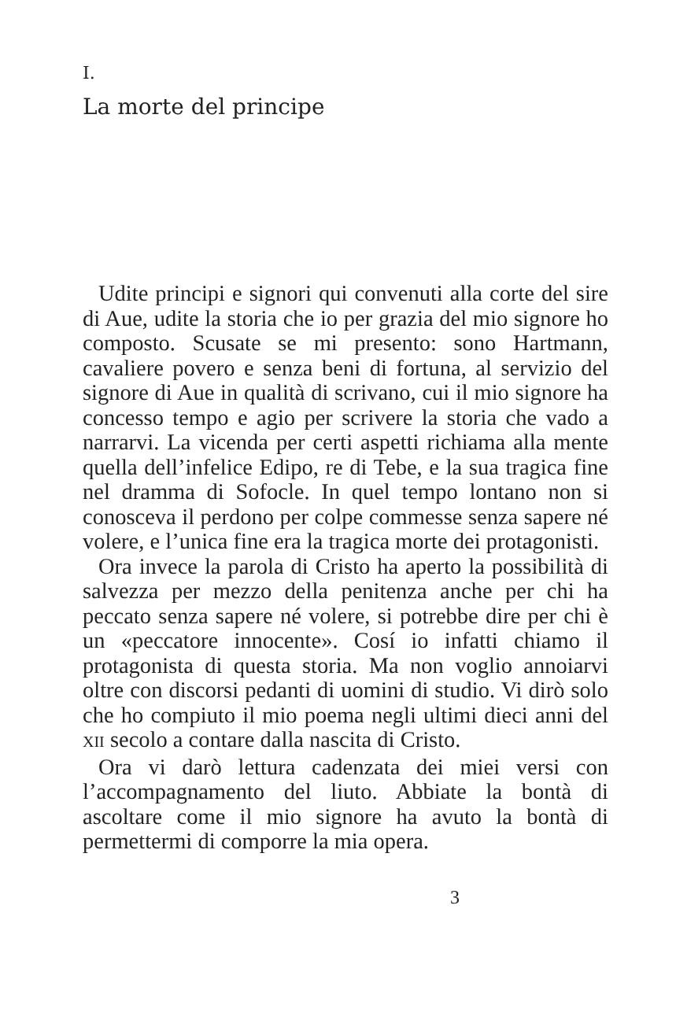I.
La morte del principe
Udite principi e signori qui convenuti alla corte del sire di Aue, udite la storia che io per grazia del mio signore ho composto. Scusate se mi presento: sono Hartmann, cavaliere povero e senza beni di fortuna, al servizio del signore di Aue in qualità di scrivano, cui il mio signore ha concesso tempo e agio per scrivere la storia che vado a narrarvi. La vicenda per certi aspetti richiama alla mente quella dell’infelice Edipo, re di Tebe, e la sua tragica fine nel dramma di Sofocle. In quel tempo lontano non si conosceva il perdono per colpe commesse senza sapere né volere, e l’unica fine era la tragica morte dei protagonisti.
Ora invece la parola di Cristo ha aperto la possibilità di salvezza per mezzo della penitenza anche per chi ha peccato senza sapere né volere, si potrebbe dire per chi è un «peccatore innocente». Cosí io infatti chiamo il protagonista di questa storia. Ma non voglio annoiarvi oltre con discorsi pedanti di uomini di studio. Vi dirò solo che ho compiuto il mio poema negli ultimi dieci anni del XII secolo a contare dalla nascita di Cristo.
Ora vi darò lettura cadenzata dei miei versi con l’accompagnamento del liuto. Abbiate la bontà di ascoltare come il mio signore ha avuto la bontà di permettermi di comporre la mia opera.
3